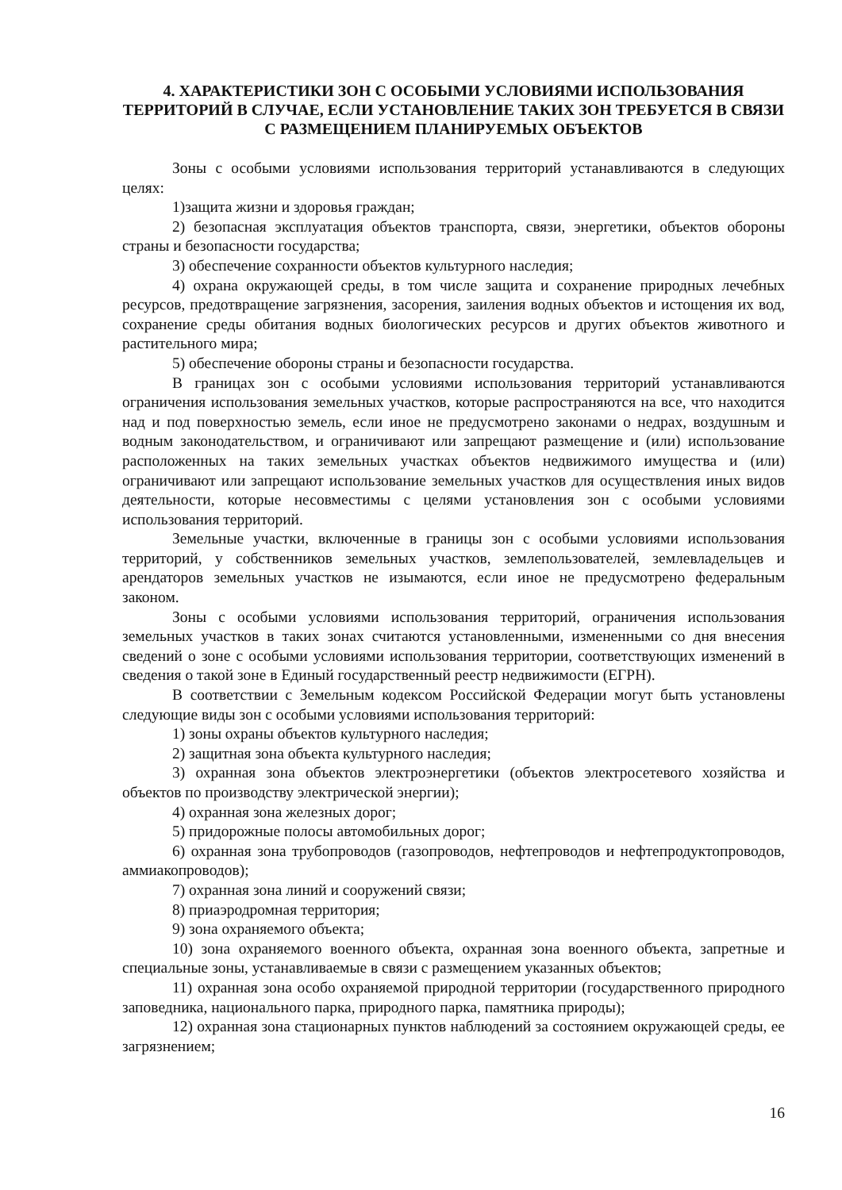4. ХАРАКТЕРИСТИКИ ЗОН С ОСОБЫМИ УСЛОВИЯМИ ИСПОЛЬЗОВАНИЯ ТЕРРИТОРИЙ В СЛУЧАЕ, ЕСЛИ УСТАНОВЛЕНИЕ ТАКИХ ЗОН ТРЕБУЕТСЯ В СВЯЗИ С РАЗМЕЩЕНИЕМ ПЛАНИРУЕМЫХ ОБЪЕКТОВ
Зоны с особыми условиями использования территорий устанавливаются в следующих целях:
1)защита жизни и здоровья граждан;
2) безопасная эксплуатация объектов транспорта, связи, энергетики, объектов обороны страны и безопасности государства;
3) обеспечение сохранности объектов культурного наследия;
4) охрана окружающей среды, в том числе защита и сохранение природных лечебных ресурсов, предотвращение загрязнения, засорения, заиления водных объектов и истощения их вод, сохранение среды обитания водных биологических ресурсов и других объектов животного и растительного мира;
5) обеспечение обороны страны и безопасности государства.
В границах зон с особыми условиями использования территорий устанавливаются ограничения использования земельных участков, которые распространяются на все, что находится над и под поверхностью земель, если иное не предусмотрено законами о недрах, воздушным и водным законодательством, и ограничивают или запрещают размещение и (или) использование расположенных на таких земельных участках объектов недвижимого имущества и (или) ограничивают или запрещают использование земельных участков для осуществления иных видов деятельности, которые несовместимы с целями установления зон с особыми условиями использования территорий.
Земельные участки, включенные в границы зон с особыми условиями использования территорий, у собственников земельных участков, землепользователей, землевладельцев и арендаторов земельных участков не изымаются, если иное не предусмотрено федеральным законом.
Зоны с особыми условиями использования территорий, ограничения использования земельных участков в таких зонах считаются установленными, измененными со дня внесения сведений о зоне с особыми условиями использования территории, соответствующих изменений в сведения о такой зоне в Единый государственный реестр недвижимости (ЕГРН).
В соответствии с Земельным кодексом Российской Федерации могут быть установлены следующие виды зон с особыми условиями использования территорий:
1) зоны охраны объектов культурного наследия;
2) защитная зона объекта культурного наследия;
3) охранная зона объектов электроэнергетики (объектов электросетевого хозяйства и объектов по производству электрической энергии);
4) охранная зона железных дорог;
5) придорожные полосы автомобильных дорог;
6) охранная зона трубопроводов (газопроводов, нефтепроводов и нефтепродуктопроводов, аммиакопроводов);
7) охранная зона линий и сооружений связи;
8) приаэродромная территория;
9) зона охраняемого объекта;
10) зона охраняемого военного объекта, охранная зона военного объекта, запретные и специальные зоны, устанавливаемые в связи с размещением указанных объектов;
11) охранная зона особо охраняемой природной территории (государственного природного заповедника, национального парка, природного парка, памятника природы);
12) охранная зона стационарных пунктов наблюдений за состоянием окружающей среды, ее загрязнением;
16